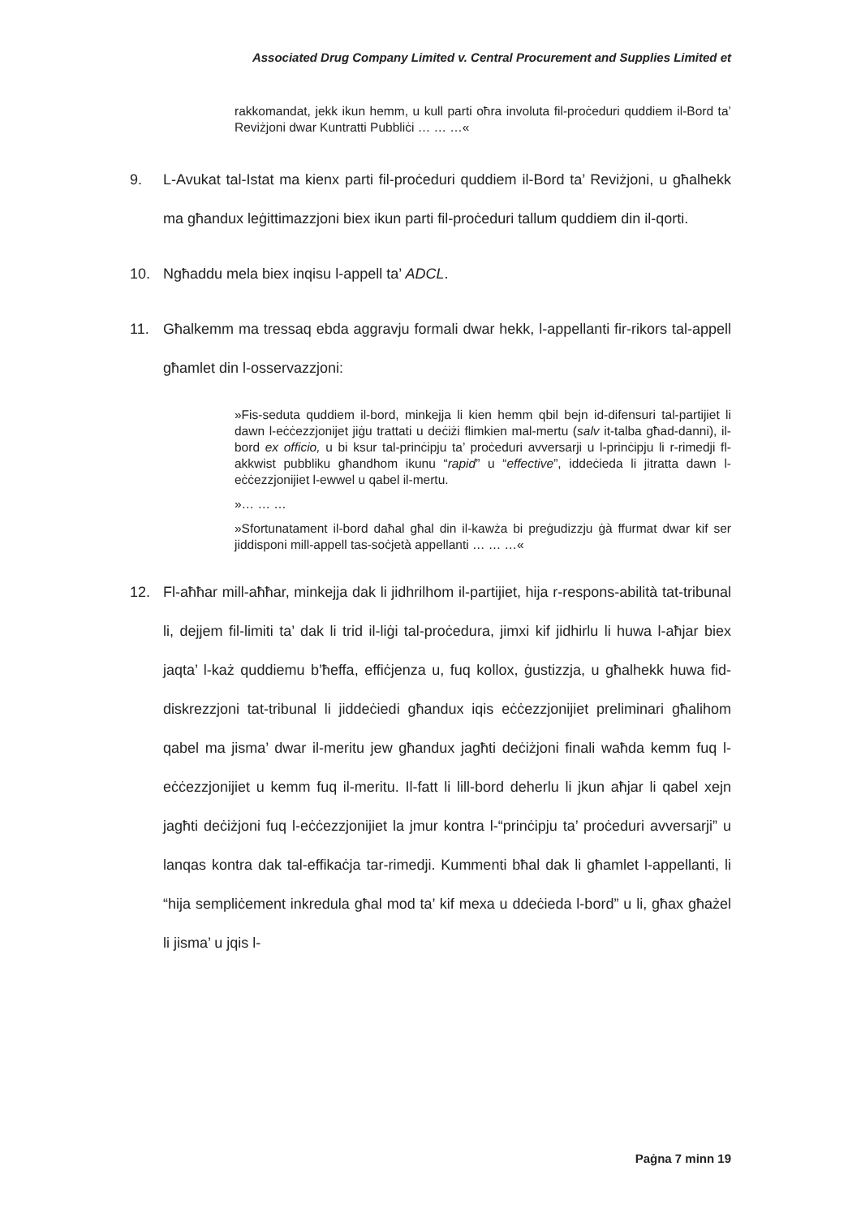Associated Drug Company Limited v. Central Procurement and Supplies Limited et
rakkomandat, jekk ikun hemm, u kull parti oħra involuta fil-proċeduri quddiem il-Bord ta’ Reviżjoni dwar Kuntratti Pubbliċi … … …«
9. L-Avukat tal-Istat ma kienx parti fil-proċeduri quddiem il-Bord ta’ Reviżjoni, u għalhekk ma għandux leġittimazzjoni biex ikun parti fil-proċeduri tallum quddiem din il-qorti.
10. Ngħaddu mela biex inqisu l-appell ta’ ADCL.
11. Għalkemm ma tressaq ebda aggravju formali dwar hekk, l-appellanti fir-rikors tal-appell għamlet din l-osservazzjoni:
»Fis-seduta quddiem il-bord, minkejja li kien hemm qbil bejn id-difensuri tal-partijiet li dawn l-eċċezzjonijet jiġu trattati u deċiżi flimkien mal-mertu (salv it-talba għad-danni), il-bord ex officio, u bi ksur tal-prinċipju ta’ proċeduri avversarji u l-prinċipju li r-rimedji fl-akkwist pubbliku għandhom ikunu “rapid” u “effective”, iddeċieda li jitratta dawn l-eċċezzjonijiet l-ewwel u qabel il-mertu.
»… … …
»Sfortunatament il-bord daħal għal din il-kawża bi preġudizzju ġà ffurmat dwar kif ser jiddisponi mill-appell tas-soċjetà appellanti … … …«
12. Fl-aħħar mill-aħħar, minkejja dak li jidhrilhom il-partijiet, hija r-respons-abilità tat-tribunal li, dejjem fil-limiti ta’ dak li trid il-liġi tal-proċedura, jimxi kif jidhirlu li huwa l-aħjar biex jaqta’ l-każ quddiemu b’ħeffa, effiċjenza u, fuq kollox, ġustizzja, u għalhekk huwa fid-diskrezzjoni tat-tribunal li jiddeċiedi għandux iqis eċċezzjonijiet preliminari għalihom qabel ma jisma’ dwar il-meritu jew għandux jagħti deċiżjoni finali waħda kemm fuq l-eċċezzjonijiet u kemm fuq il-meritu. Il-fatt li lill-bord deherlu li jkun aħjar li qabel xejn jagħti deċiżjoni fuq l-eċċezzjonijiet la jmur kontra l-“prinċipju ta’ proċeduri avversarji” u lanqas kontra dak tal-effikaċja tar-rimedji. Kummenti bħal dak li għamlet l-appellanti, li “hija sempliċement inkredula għal mod ta’ kif mexa u ddeċieda l-bord” u li, għax għażel li jisma’ u jqis l-
Paġna 7 minn 19